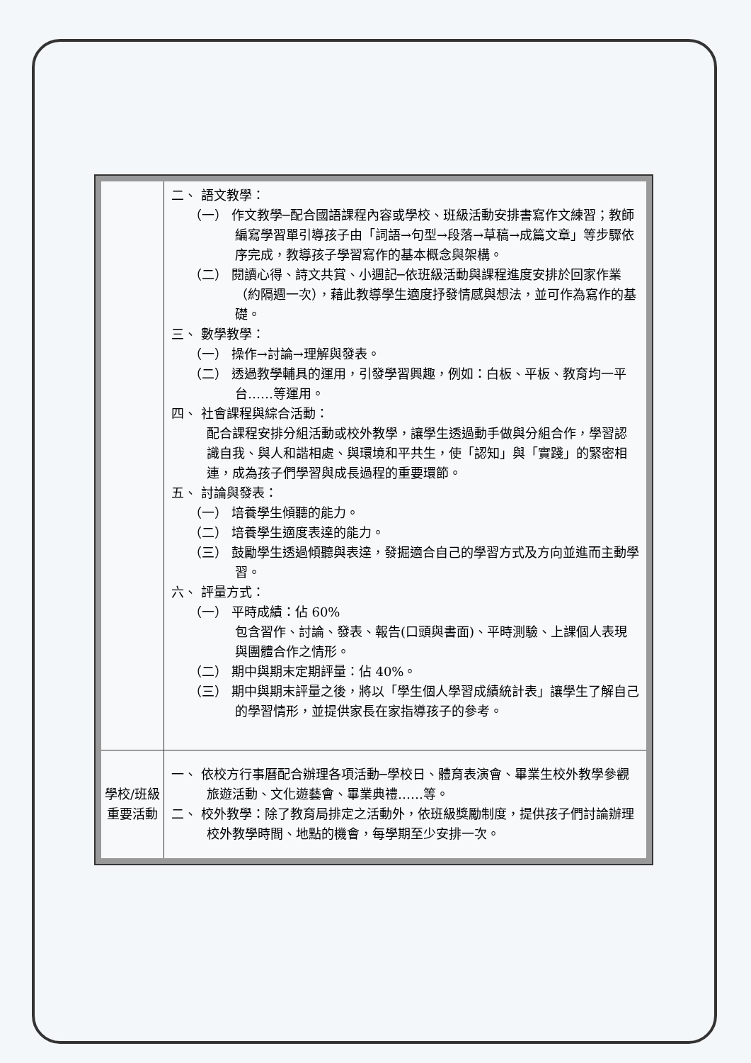| | 二、 語文教學： （一） 作文教學─配合國語課程內容或學校、班級活動安排書寫作文練習；教師編寫學習單引導孩子由「詞語→句型→段落→草稿→成篇文章」等步驟依序完成，教導孩子學習寫作的基本概念與架構。 （二） 閱讀心得、詩文共賞、小週記─依班級活動與課程進度安排於回家作業（約隔週一次），藉此教導學生適度抒發情感與想法，並可作為寫作的基礎。 三、 數學教學： （一） 操作→討論→理解與發表。 （二） 透過教學輔具的運用，引發學習興趣，例如：白板、平板、教育均一平台……等運用。 四、 社會課程與綜合活動： 配合課程安排分組活動或校外教學，讓學生透過動手做與分組合作，學習認識自我、與人和諧相處、與環境和平共生，使「認知」與「實踐」的緊密相連，成為孩子們學習與成長過程的重要環節。 五、 討論與發表： （一） 培養學生傾聽的能力。 （二） 培養學生適度表達的能力。 （三） 鼓勵學生透過傾聽與表達，發掘適合自己的學習方式及方向並進而主動學習。 六、 評量方式： （一） 平時成績：佔 60% 包含習作、討論、發表、報告(口頭與書面)、平時測驗、上課個人表現與團體合作之情形。 （二） 期中與期末定期評量：佔 40%。 （三） 期中與期末評量之後，將以「學生個人學習成績統計表」讓學生了解自己的學習情形，並提供家長在家指導孩子的參考。 |
| 學校/班級 重要活動 | 一、 依校方行事曆配合辦理各項活動─學校日、體育表演會、畢業生校外教學參觀旅遊活動、文化遊藝會、畢業典禮……等。 二、 校外教學：除了教育局排定之活動外，依班級獎勵制度，提供孩子們討論辦理校外教學時間、地點的機會，每學期至少安排一次。 |